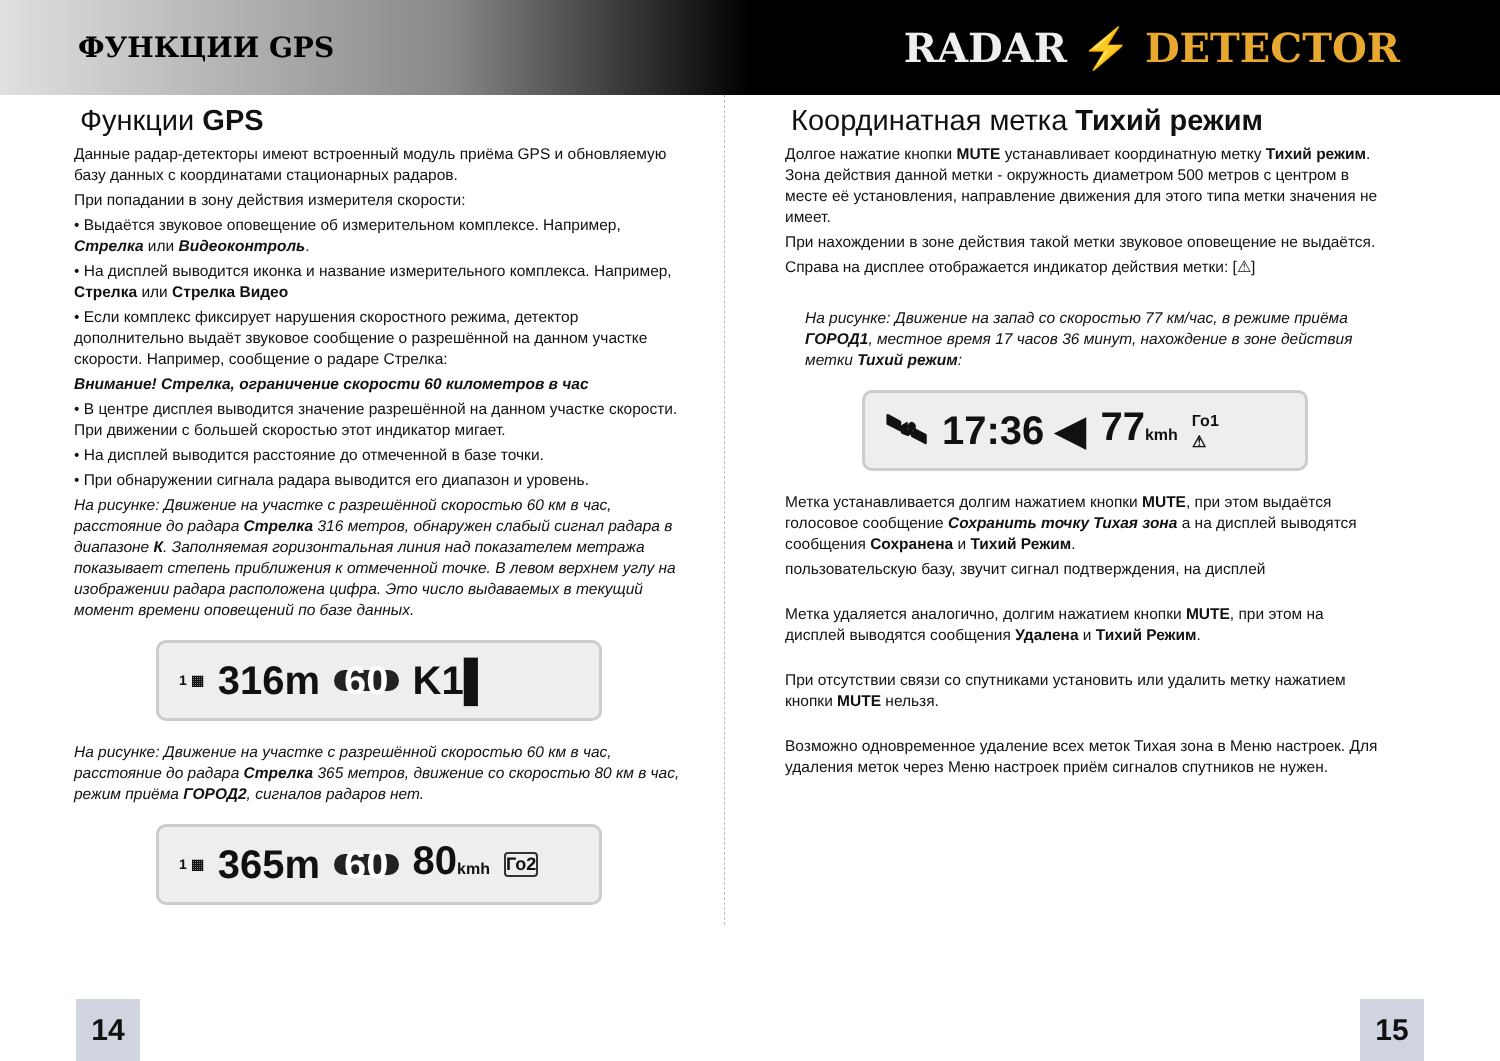ФУНКЦИИ GPS
RADAR ⚡ DETECTOR
Функции GPS
Данные радар-детекторы имеют встроенный модуль приёма GPS и обновляемую базу данных с координатами стационарных радаров.
При попадании в зону действия измерителя скорости:
• Выдаётся звуковое оповещение об измерительном комплексе. Например, Стрелка или Видеоконтроль.
• На дисплей выводится иконка и название измерительного комплекса. Например, Стрелка или Стрелка Видео
• Если комплекс фиксирует нарушения скоростного режима, детектор дополнительно выдаёт звуковое сообщение о разрешённой на данном участке скорости. Например, сообщение о радаре Стрелка:
Внимание! Стрелка, ограничение скорости 60 километров в час
• В центре дисплея выводится значение разрешённой на данном участке скорости. При движении с большей скоростью этот индикатор мигает.
• На дисплей выводится расстояние до отмеченной в базе точки.
• При обнаружении сигнала радара выводится его диапазон и уровень.
На рисунке: Движение на участке с разрешённой скоростью 60 км в час, расстояние до радара Стрелка 316 метров, обнаружен слабый сигнал радара в диапазоне К. Заполняемая горизонтальная линия над показателем метража показывает степень приближения к отмеченной точке. В левом верхнем углу на изображении радара расположена цифра. Это число выдаваемых в текущий момент времени оповещений по базе данных.
1 ▦ 316m 60 K1▌
На рисунке: Движение на участке с разрешённой скоростью 60 км в час, расстояние до радара Стрелка 365 метров, движение со скоростью 80 км в час, режим приёма ГОРОД2, сигналов радаров нет.
1 ▦ 365m 60 80kmh Го2
Координатная метка Тихий режим
Долгое нажатие кнопки MUTE устанавливает координатную метку Тихий режим. Зона действия данной метки - окружность диаметром 500 метров с центром в месте её установления, направление движения для этого типа метки значения не имеет.
При нахождении в зоне действия такой метки звуковое оповещение не выдаётся.
Справа на дисплее отображается индикатор действия метки: [⚠]
На рисунке: Движение на запад со скоростью 77 км/час, в режиме приёма ГОРОД1, местное время 17 часов 36 минут, нахождение в зоне действия метки Тихий режим:
🛰 17:36 ◀ 77kmh Го1
⚠
Метка устанавливается долгим нажатием кнопки MUTE, при этом выдаётся голосовое сообщение Сохранить точку Тихая зона а на дисплей выводятся сообщения Сохранена и Тихий Режим.
пользовательскую базу, звучит сигнал подтверждения, на дисплей
Метка удаляется аналогично, долгим нажатием кнопки MUTE, при этом на дисплей выводятся сообщения Удалена и Тихий Режим.
При отсутствии связи со спутниками установить или удалить метку нажатием кнопки MUTE нельзя.
Возможно одновременное удаление всех меток Тихая зона в Меню настроек. Для удаления меток через Меню настроек приём сигналов спутников не нужен.
14 15